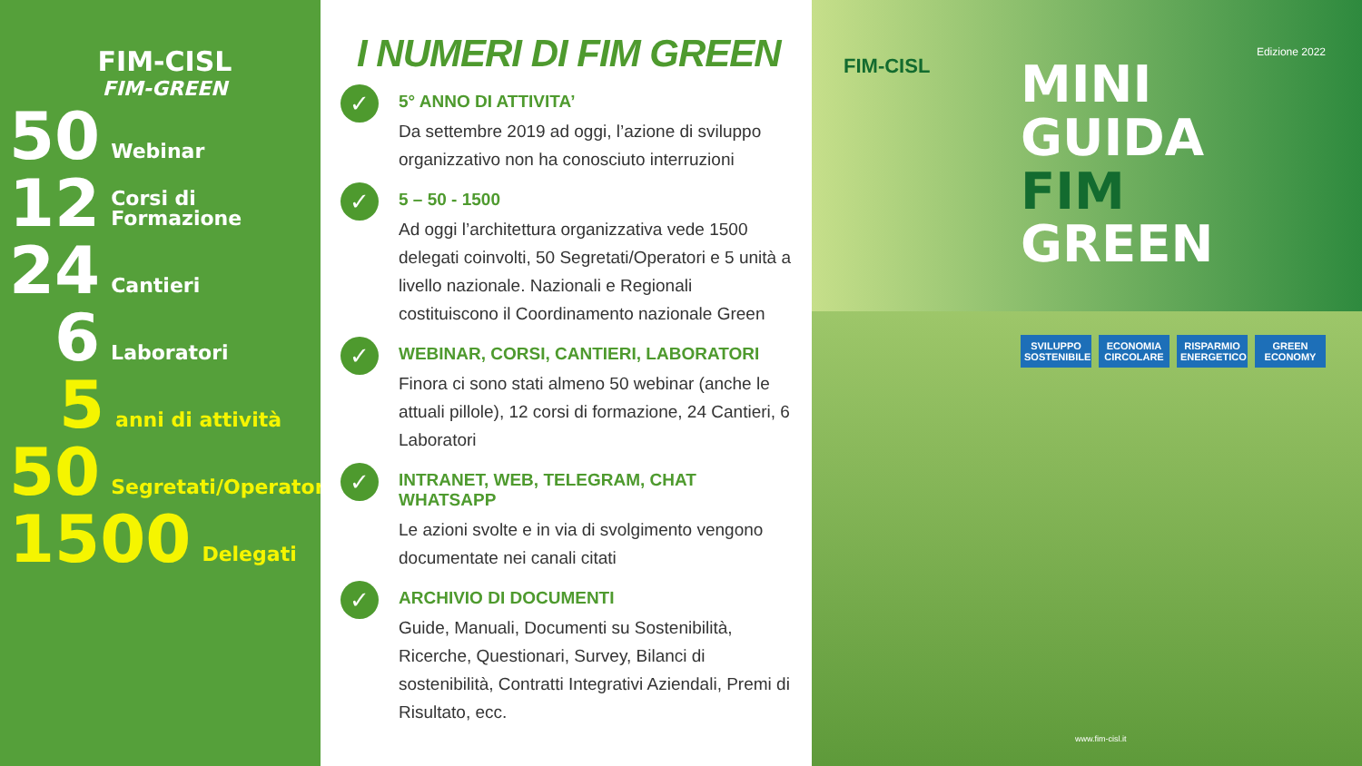FIM-CISL
FIM-GREEN
50 Webinar
12 Corsi di Formazione
24 Cantieri
6 Laboratori
5 anni di attività
50 Segretati/Operatori
1500 Delegati
I NUMERI DI FIM GREEN
✓
5° ANNO DI ATTIVITA’
Da settembre 2019 ad oggi, l’azione di sviluppo organizzativo non ha conosciuto interruzioni
✓
5 – 50 - 1500
Ad oggi l’architettura organizzativa vede 1500 delegati coinvolti, 50 Segretati/Operatori e 5 unità a livello nazionale. Nazionali e Regionali costituiscono il Coordinamento nazionale Green
✓
WEBINAR, CORSI, CANTIERI, LABORATORI
Finora ci sono stati almeno 50 webinar (anche le attuali pillole), 12 corsi di formazione, 24 Cantieri, 6 Laboratori
✓
INTRANET, WEB, TELEGRAM, CHAT WHATSAPP
Le azioni svolte e in via di svolgimento vengono documentate nei canali citati
✓
ARCHIVIO DI DOCUMENTI
Guide, Manuali, Documenti su Sostenibilità, Ricerche, Questionari, Survey, Bilanci di sostenibilità, Contratti Integrativi Aziendali, Premi di Risultato, ecc.
FIM-CISL
Edizione 2022
MINI GUIDA
FIM GREEN
SVILUPPO SOSTENIBILE ECONOMIA CIRCOLARE RISPARMIO ENERGETICO GREEN ECONOMY
www.fim-cisl.it